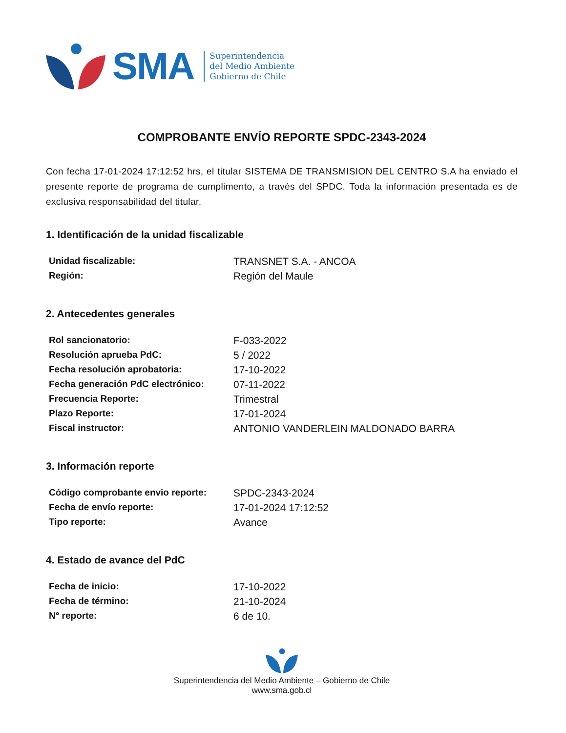SMA
Superintendencia
del Medio Ambiente
Gobierno de Chile
COMPROBANTE ENVÍO REPORTE SPDC-2343-2024
Con fecha 17-01-2024 17:12:52 hrs, el titular SISTEMA DE TRANSMISION DEL CENTRO S.A ha enviado el presente reporte de programa de cumplimento, a través del SPDC. Toda la información presentada es de exclusiva responsabilidad del titular.
1. Identificación de la unidad fiscalizable
| Unidad fiscalizable: | TRANSNET S.A. - ANCOA |
| Región: | Región del Maule |
2. Antecedentes generales
| Rol sancionatorio: | F-033-2022 |
| Resolución aprueba PdC: | 5 / 2022 |
| Fecha resolución aprobatoria: | 17-10-2022 |
| Fecha generación PdC electrónico: | 07-11-2022 |
| Frecuencia Reporte: | Trimestral |
| Plazo Reporte: | 17-01-2024 |
| Fiscal instructor: | ANTONIO VANDERLEIN MALDONADO BARRA |
3. Información reporte
| Código comprobante envio reporte: | SPDC-2343-2024 |
| Fecha de envío reporte: | 17-01-2024 17:12:52 |
| Tipo reporte: | Avance |
4. Estado de avance del PdC
| Fecha de inicio: | 17-10-2022 |
| Fecha de término: | 21-10-2024 |
| N° reporte: | 6 de 10. |
Superintendencia del Medio Ambiente – Gobierno de Chile
www.sma.gob.cl